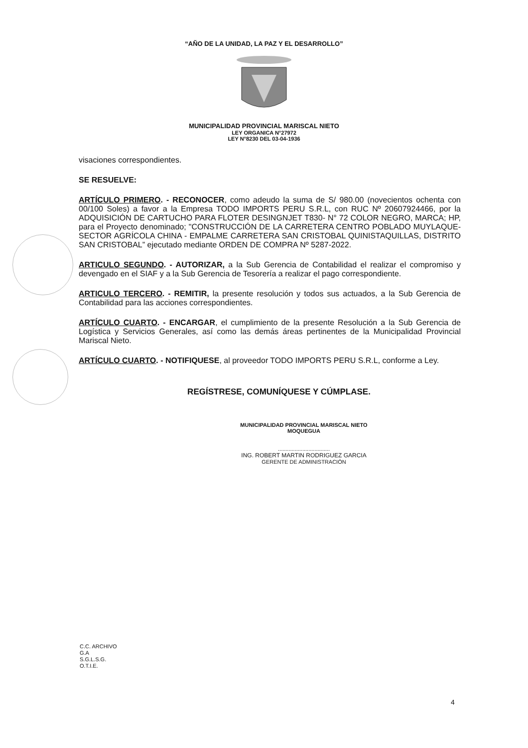“AÑO DE LA UNIDAD, LA PAZ Y EL DESARROLLO”
MUNICIPALIDAD PROVINCIAL MARISCAL NIETO
LEY ORGANICA N°27972
LEY N°8230 DEL 03-04-1936
visaciones correspondientes.
SE RESUELVE:
ARTÍCULO PRIMERO. - RECONOCER, como adeudo la suma de S/ 980.00 (novecientos ochenta con 00/100 Soles) a favor a la Empresa TODO IMPORTS PERU S.R.L, con RUC Nº 20607924466, por la ADQUISICIÓN DE CARTUCHO PARA FLOTER DESINGNJET T830- N° 72 COLOR NEGRO, MARCA; HP, para el Proyecto denominado; "CONSTRUCCIÓN DE LA CARRETERA CENTRO POBLADO MUYLAQUE- SECTOR AGRÍCOLA CHINA - EMPALME CARRETERA SAN CRISTOBAL QUINISTAQUILLAS, DISTRITO SAN CRISTOBAL” ejecutado mediante ORDEN DE COMPRA Nº 5287-2022.
ARTICULO SEGUNDO. - AUTORIZAR, a la Sub Gerencia de Contabilidad el realizar el compromiso y devengado en el SIAF y a la Sub Gerencia de Tesorería a realizar el pago correspondiente.
ARTICULO TERCERO. - REMITIR, la presente resolución y todos sus actuados, a la Sub Gerencia de Contabilidad para las acciones correspondientes.
ARTÍCULO CUARTO. - ENCARGAR, el cumplimiento de la presente Resolución a la Sub Gerencia de Logística y Servicios Generales, así como las demás áreas pertinentes de la Municipalidad Provincial Mariscal Nieto.
ARTÍCULO CUARTO. - NOTIFIQUESE, al proveedor TODO IMPORTS PERU S.R.L, conforme a Ley.
REGÍSTRESE, COMUNÍQUESE Y CÚMPLASE.
MUNICIPALIDAD PROVINCIAL MARISCAL NIETO
MOQUEGUA
..................................
ING. ROBERT MARTIN RODRIGUEZ GARCIA
GERENTE DE ADMINISTRACIÓN
C.C. ARCHIVO
G.A
S.G.L.S.G.
O.T.I.E.
4